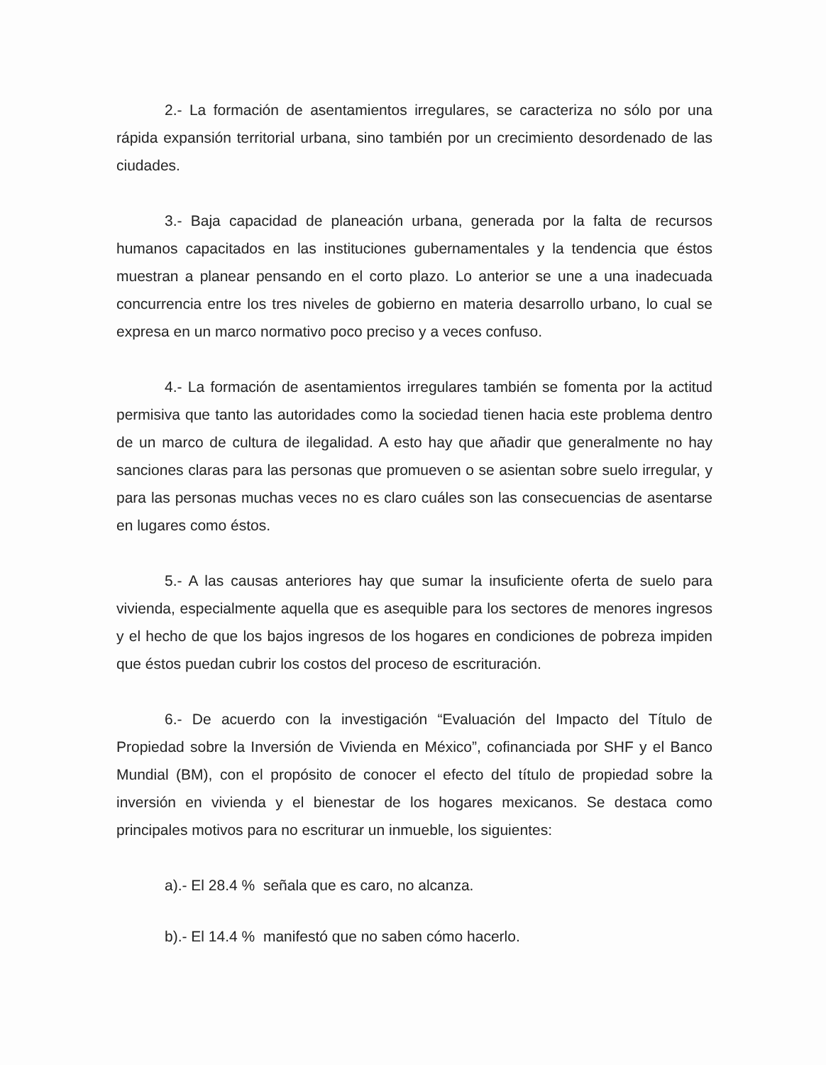2.- La formación de asentamientos irregulares, se caracteriza no sólo por una rápida expansión territorial urbana, sino también por un crecimiento desordenado de las ciudades.
3.- Baja capacidad de planeación urbana, generada por la falta de recursos humanos capacitados en las instituciones gubernamentales y la tendencia que éstos muestran a planear pensando en el corto plazo. Lo anterior se une a una inadecuada concurrencia entre los tres niveles de gobierno en materia desarrollo urbano, lo cual se expresa en un marco normativo poco preciso y a veces confuso.
4.- La formación de asentamientos irregulares también se fomenta por la actitud permisiva que tanto las autoridades como la sociedad tienen hacia este problema dentro de un marco de cultura de ilegalidad. A esto hay que añadir que generalmente no hay sanciones claras para las personas que promueven o se asientan sobre suelo irregular, y para las personas muchas veces no es claro cuáles son las consecuencias de asentarse en lugares como éstos.
5.- A las causas anteriores hay que sumar la insuficiente oferta de suelo para vivienda, especialmente aquella que es asequible para los sectores de menores ingresos y el hecho de que los bajos ingresos de los hogares en condiciones de pobreza impiden que éstos puedan cubrir los costos del proceso de escrituración.
6.- De acuerdo con la investigación “Evaluación del Impacto del Título de Propiedad sobre la Inversión de Vivienda en México”, cofinanciada por SHF y el Banco Mundial (BM), con el propósito de conocer el efecto del título de propiedad sobre la inversión en vivienda y el bienestar de los hogares mexicanos. Se destaca como principales motivos para no escriturar un inmueble, los siguientes:
a).- El 28.4 % señala que es caro, no alcanza.
b).- El 14.4 % manifestó que no saben cómo hacerlo.